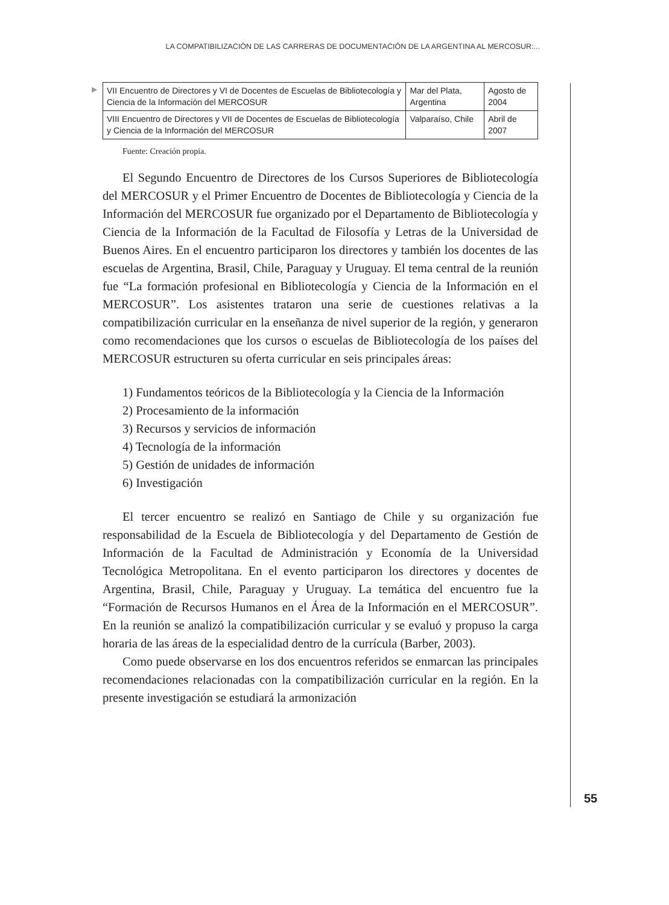LA COMPATIBILIZACIÓN DE LAS CARRERAS DE DOCUMENTACIÓN DE LA ARGENTINA AL MERCOSUR:...
▶
| VII Encuentro de Directores y VI de Docentes de Escuelas de Bibliotecología y Ciencia de la Información del MERCOSUR | Mar del Plata, Argentina | Agosto de 2004 |
| VIII Encuentro de Directores y VII de Docentes de Escuelas de Bibliotecología y Ciencia de la Información del MERCOSUR | Valparaíso, Chile | Abril de 2007 |
Fuente: Creación propia.
El Segundo Encuentro de Directores de los Cursos Superiores de Bibliotecología del MERCOSUR y el Primer Encuentro de Docentes de Bibliotecología y Ciencia de la Información del MERCOSUR fue organizado por el Departamento de Bibliotecología y Ciencia de la Información de la Facultad de Filosofía y Letras de la Universidad de Buenos Aires. En el encuentro participaron los directores y también los docentes de las escuelas de Argentina, Brasil, Chile, Paraguay y Uruguay. El tema central de la reunión fue “La formación profesional en Bibliotecología y Ciencia de la Información en el MERCOSUR”. Los asistentes trataron una serie de cuestiones relativas a la compatibilización curricular en la enseñanza de nivel superior de la región, y generaron como recomendaciones que los cursos o escuelas de Bibliotecología de los países del MERCOSUR estructuren su oferta curricular en seis principales áreas:
1) Fundamentos teóricos de la Bibliotecología y la Ciencia de la Información
2) Procesamiento de la información
3) Recursos y servicios de información
4) Tecnología de la información
5) Gestión de unidades de información
6) Investigación
El tercer encuentro se realizó en Santiago de Chile y su organización fue responsabilidad de la Escuela de Bibliotecología y del Departamento de Gestión de Información de la Facultad de Administración y Economía de la Universidad Tecnológica Metropolitana. En el evento participaron los directores y docentes de Argentina, Brasil, Chile, Paraguay y Uruguay. La temática del encuentro fue la “Formación de Recursos Humanos en el Área de la Información en el MERCOSUR”. En la reunión se analizó la compatibilización curricular y se evaluó y propuso la carga horaria de las áreas de la especialidad dentro de la currícula (Barber, 2003).
Como puede observarse en los dos encuentros referidos se enmarcan las principales recomendaciones relacionadas con la compatibilización curricular en la región. En la presente investigación se estudiará la armonización
55